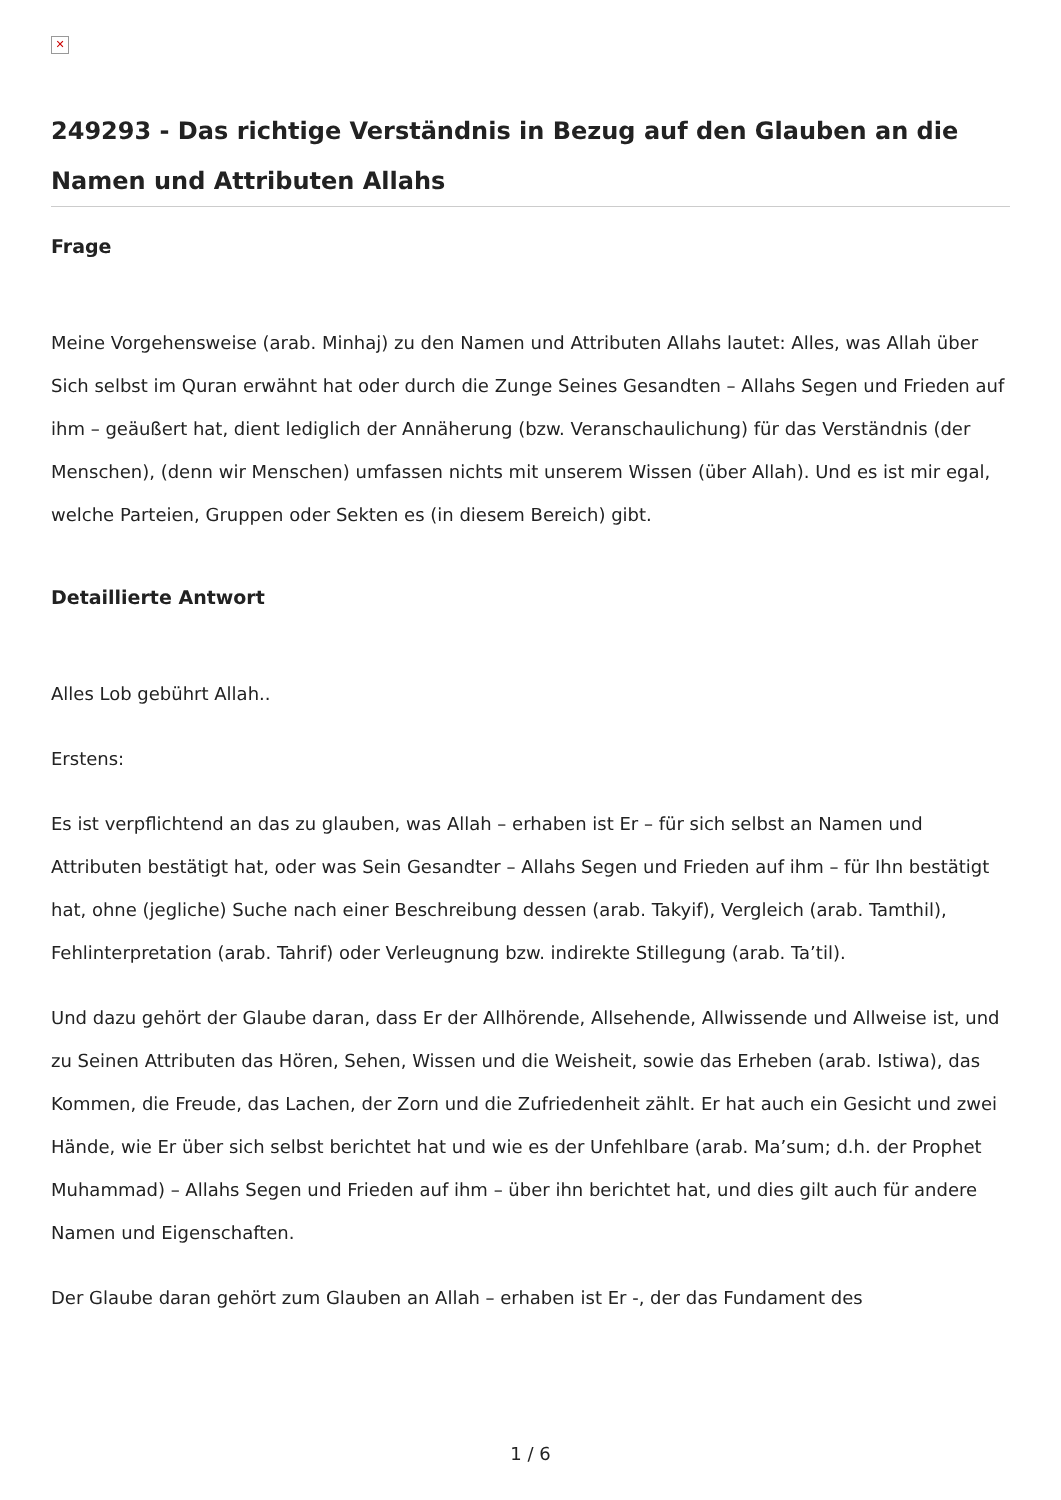✕
249293 - Das richtige Verständnis in Bezug auf den Glauben an die Namen und Attributen Allahs
Frage
Meine Vorgehensweise (arab. Minhaj) zu den Namen und Attributen Allahs lautet: Alles, was Allah über Sich selbst im Quran erwähnt hat oder durch die Zunge Seines Gesandten – Allahs Segen und Frieden auf ihm – geäußert hat, dient lediglich der Annäherung (bzw. Veranschaulichung) für das Verständnis (der Menschen), (denn wir Menschen) umfassen nichts mit unserem Wissen (über Allah). Und es ist mir egal, welche Parteien, Gruppen oder Sekten es (in diesem Bereich) gibt.
Detaillierte Antwort
Alles Lob gebührt Allah..
Erstens:
Es ist verpflichtend an das zu glauben, was Allah – erhaben ist Er – für sich selbst an Namen und Attributen bestätigt hat, oder was Sein Gesandter – Allahs Segen und Frieden auf ihm – für Ihn bestätigt hat, ohne (jegliche) Suche nach einer Beschreibung dessen (arab. Takyif), Vergleich (arab. Tamthil), Fehlinterpretation (arab. Tahrif) oder Verleugnung bzw. indirekte Stillegung (arab. Ta’til).
Und dazu gehört der Glaube daran, dass Er der Allhörende, Allsehende, Allwissende und Allweise ist, und zu Seinen Attributen das Hören, Sehen, Wissen und die Weisheit, sowie das Erheben (arab. Istiwa), das Kommen, die Freude, das Lachen, der Zorn und die Zufriedenheit zählt. Er hat auch ein Gesicht und zwei Hände, wie Er über sich selbst berichtet hat und wie es der Unfehlbare (arab. Ma’sum; d.h. der Prophet Muhammad) – Allahs Segen und Frieden auf ihm – über ihn berichtet hat, und dies gilt auch für andere Namen und Eigenschaften.
Der Glaube daran gehört zum Glauben an Allah – erhaben ist Er -, der das Fundament des
1 / 6